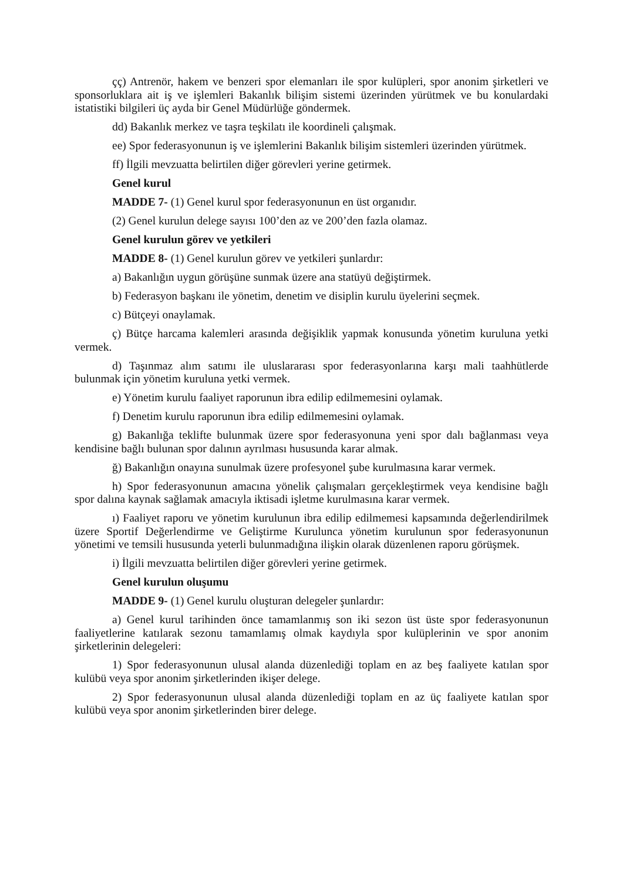çç) Antrenör, hakem ve benzeri spor elemanları ile spor kulüpleri, spor anonim şirketleri ve sponsorluklara ait iş ve işlemleri Bakanlık bilişim sistemi üzerinden yürütmek ve bu konulardaki istatistiki bilgileri üç ayda bir Genel Müdürlüğe göndermek.
dd) Bakanlık merkez ve taşra teşkilatı ile koordineli çalışmak.
ee) Spor federasyonunun iş ve işlemlerini Bakanlık bilişim sistemleri üzerinden yürütmek.
ff) İlgili mevzuatta belirtilen diğer görevleri yerine getirmek.
Genel kurul
MADDE 7- (1) Genel kurul spor federasyonunun en üst organıdır.
(2) Genel kurulun delege sayısı 100’den az ve 200’den fazla olamaz.
Genel kurulun görev ve yetkileri
MADDE 8- (1) Genel kurulun görev ve yetkileri şunlardır:
a) Bakanlığın uygun görüşüne sunmak üzere ana statüyü değiştirmek.
b) Federasyon başkanı ile yönetim, denetim ve disiplin kurulu üyelerini seçmek.
c) Bütçeyi onaylamak.
ç) Bütçe harcama kalemleri arasında değişiklik yapmak konusunda yönetim kuruluna yetki vermek.
d) Taşınmaz alım satımı ile uluslararası spor federasyonlarına karşı mali taahhütlerde bulunmak için yönetim kuruluna yetki vermek.
e) Yönetim kurulu faaliyet raporunun ibra edilip edilmemesini oylamak.
f) Denetim kurulu raporunun ibra edilip edilmemesini oylamak.
g) Bakanlığa teklifte bulunmak üzere spor federasyonuna yeni spor dalı bağlanması veya kendisine bağlı bulunan spor dalının ayrılması hususunda karar almak.
ğ) Bakanlığın onayına sunulmak üzere profesyonel şube kurulmasına karar vermek.
h) Spor federasyonunun amacına yönelik çalışmaları gerçekleştirmek veya kendisine bağlı spor dalına kaynak sağlamak amacıyla iktisadi işletme kurulmasına karar vermek.
ı) Faaliyet raporu ve yönetim kurulunun ibra edilip edilmemesi kapsamında değerlendirilmek üzere Sportif Değerlendirme ve Geliştirme Kurulunca yönetim kurulunun spor federasyonunun yönetimi ve temsili hususunda yeterli bulunmadığına ilişkin olarak düzenlenen raporu görüşmek.
i) İlgili mevzuatta belirtilen diğer görevleri yerine getirmek.
Genel kurulun oluşumu
MADDE 9- (1) Genel kurulu oluşturan delegeler şunlardır:
a) Genel kurul tarihinden önce tamamlanmış son iki sezon üst üste spor federasyonunun faaliyetlerine katılarak sezonu tamamlamış olmak kaydıyla spor kulüplerinin ve spor anonim şirketlerinin delegeleri:
1) Spor federasyonunun ulusal alanda düzenlediği toplam en az beş faaliyete katılan spor kulübü veya spor anonim şirketlerinden ikişer delege.
2) Spor federasyonunun ulusal alanda düzenlediği toplam en az üç faaliyete katılan spor kulübü veya spor anonim şirketlerinden birer delege.